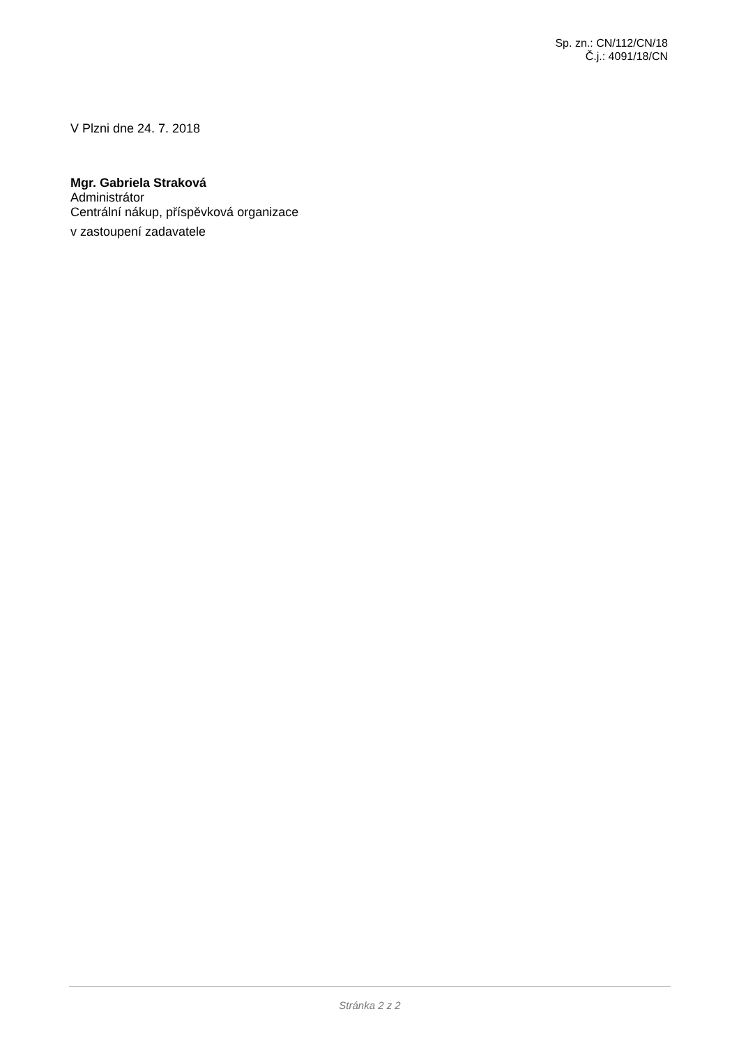Sp. zn.: CN/112/CN/18
Č.j.: 4091/18/CN
V Plzni dne 24. 7. 2018
Mgr. Gabriela Straková
Administrátor
Centrální nákup, příspěvková organizace
v zastoupení zadavatele
Stránka 2 z 2